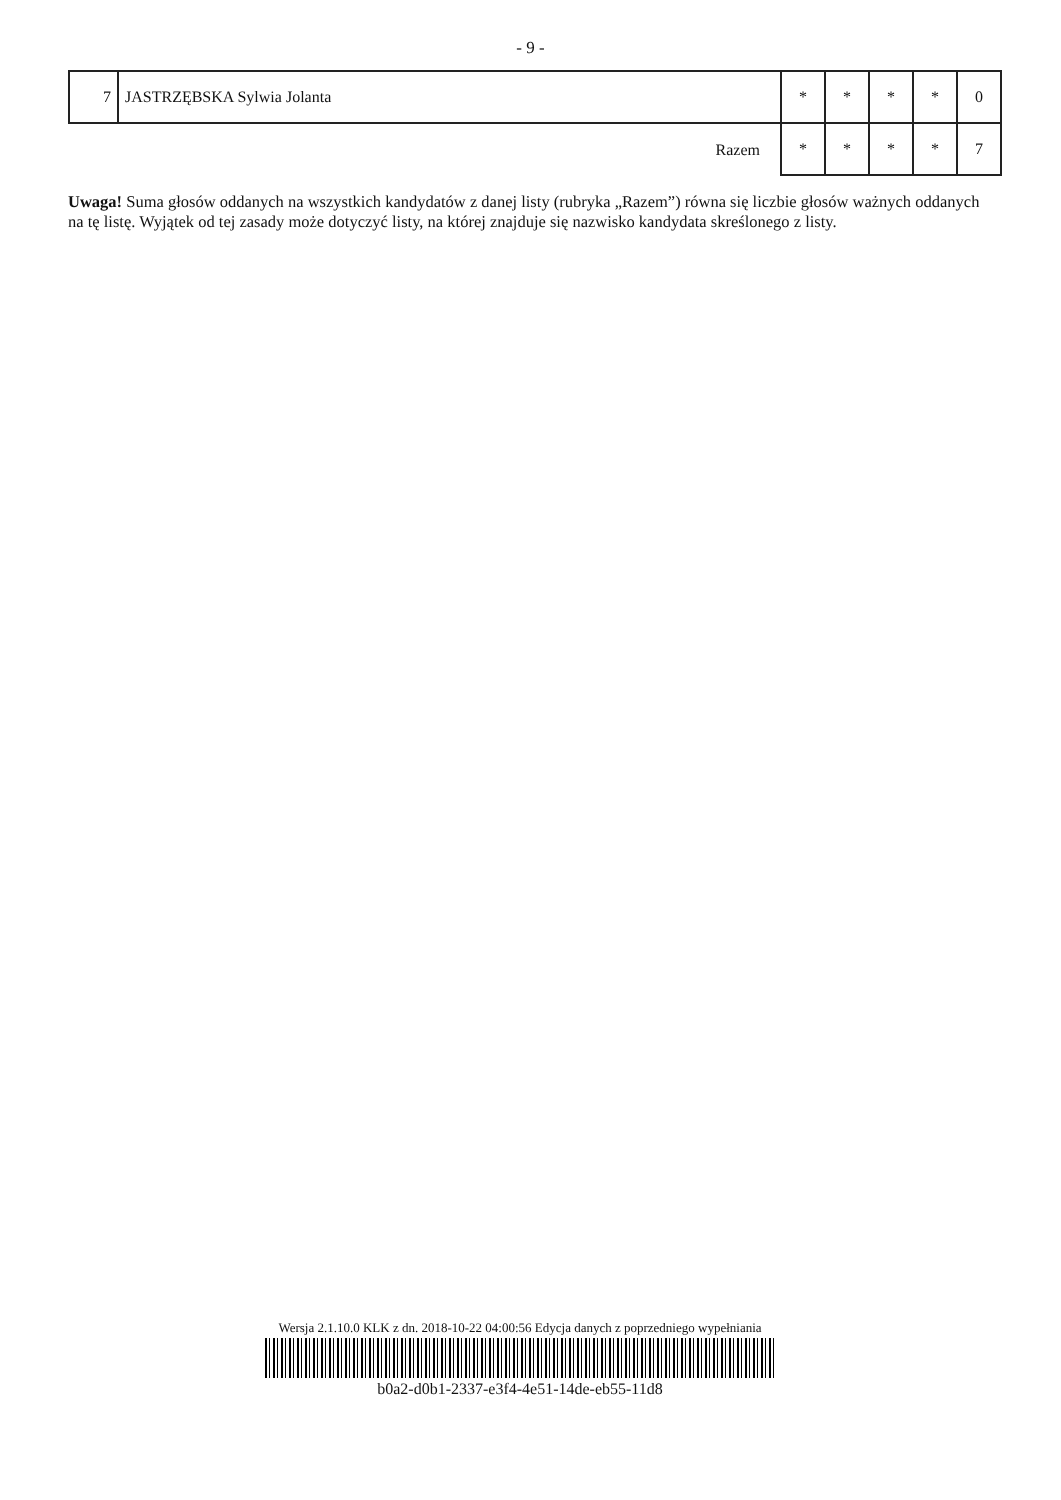- 9 -
| 7 | JASTRZĘBSKA Sylwia Jolanta | * | * | * | * | 0 |
| Razem | | * | * | * | * | 7 |
Uwaga! Suma głosów oddanych na wszystkich kandydatów z danej listy (rubryka „Razem”) równa się liczbie głosów ważnych oddanych na tę listę. Wyjątek od tej zasady może dotyczyć listy, na której znajduje się nazwisko kandydata skreślonego z listy.
Wersja 2.1.10.0 KLK z dn. 2018-10-22 04:00:56 Edycja danych z poprzedniego wypełniania
b0a2-d0b1-2337-e3f4-4e51-14de-eb55-11d8